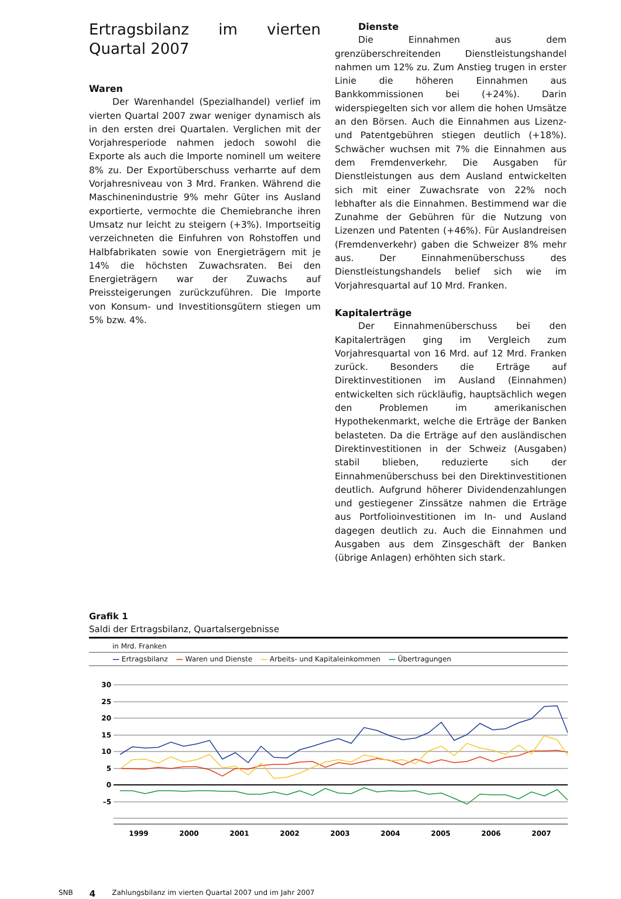Ertragsbilanz im vierten Quartal 2007
Waren
Der Warenhandel (Spezialhandel) verlief im vierten Quartal 2007 zwar weniger dynamisch als in den ersten drei Quartalen. Verglichen mit der Vorjahresperiode nahmen jedoch sowohl die Exporte als auch die Importe nominell um weitere 8% zu. Der Exportüberschuss verharrte auf dem Vorjahresniveau von 3 Mrd. Franken. Während die Maschinenindustrie 9% mehr Güter ins Ausland exportierte, vermochte die Chemiebranche ihren Umsatz nur leicht zu steigern (+3%). Importseitig verzeichneten die Einfuhren von Rohstoffen und Halbfabrikaten sowie von Energieträgern mit je 14% die höchsten Zuwachsraten. Bei den Energieträgern war der Zuwachs auf Preissteigerungen zurückzuführen. Die Importe von Konsum- und Investitionsgütern stiegen um 5% bzw. 4%.
Dienste
Die Einnahmen aus dem grenzüberschreitenden Dienstleistungshandel nahmen um 12% zu. Zum Anstieg trugen in erster Linie die höheren Einnahmen aus Bankkommissionen bei (+24%). Darin widerspiegelten sich vor allem die hohen Umsätze an den Börsen. Auch die Einnahmen aus Lizenz- und Patentgebühren stiegen deutlich (+18%). Schwächer wuchsen mit 7% die Einnahmen aus dem Fremdenverkehr. Die Ausgaben für Dienstleistungen aus dem Ausland entwickelten sich mit einer Zuwachsrate von 22% noch lebhafter als die Einnahmen. Bestimmend war die Zunahme der Gebühren für die Nutzung von Lizenzen und Patenten (+46%). Für Auslandreisen (Fremdenverkehr) gaben die Schweizer 8% mehr aus. Der Einnahmenüberschuss des Dienstleistungshandels belief sich wie im Vorjahresquartal auf 10 Mrd. Franken.
Kapitalerträge
Der Einnahmenüberschuss bei den Kapitalerträgen ging im Vergleich zum Vorjahresquartal von 16 Mrd. auf 12 Mrd. Franken zurück. Besonders die Erträge auf Direktinvestitionen im Ausland (Einnahmen) entwickelten sich rückläufig, hauptsächlich wegen den Problemen im amerikanischen Hypothekenmarkt, welche die Erträge der Banken belasteten. Da die Erträge auf den ausländischen Direktinvestitionen in der Schweiz (Ausgaben) stabil blieben, reduzierte sich der Einnahmenüberschuss bei den Direktinvestitionen deutlich. Aufgrund höherer Dividendenzahlungen und gestiegener Zinssätze nahmen die Erträge aus Portfolioinvestitionen im In- und Ausland dagegen deutlich zu. Auch die Einnahmen und Ausgaben aus dem Zinsgeschäft der Banken (übrige Anlagen) erhöhten sich stark.
Grafik 1
Saldi der Ertragsbilanz, Quartalsergebnisse
in Mrd. Franken
— Ertragsbilanz — Waren und Dienste — Arbeits- und Kapitaleinkommen — Übertragungen
30
25
20
15
10
5
0
–5
1999
2000
2001
2002
2003
2004
2005
2006
2007
SNB 4 Zahlungsbilanz im vierten Quartal 2007 und im Jahr 2007